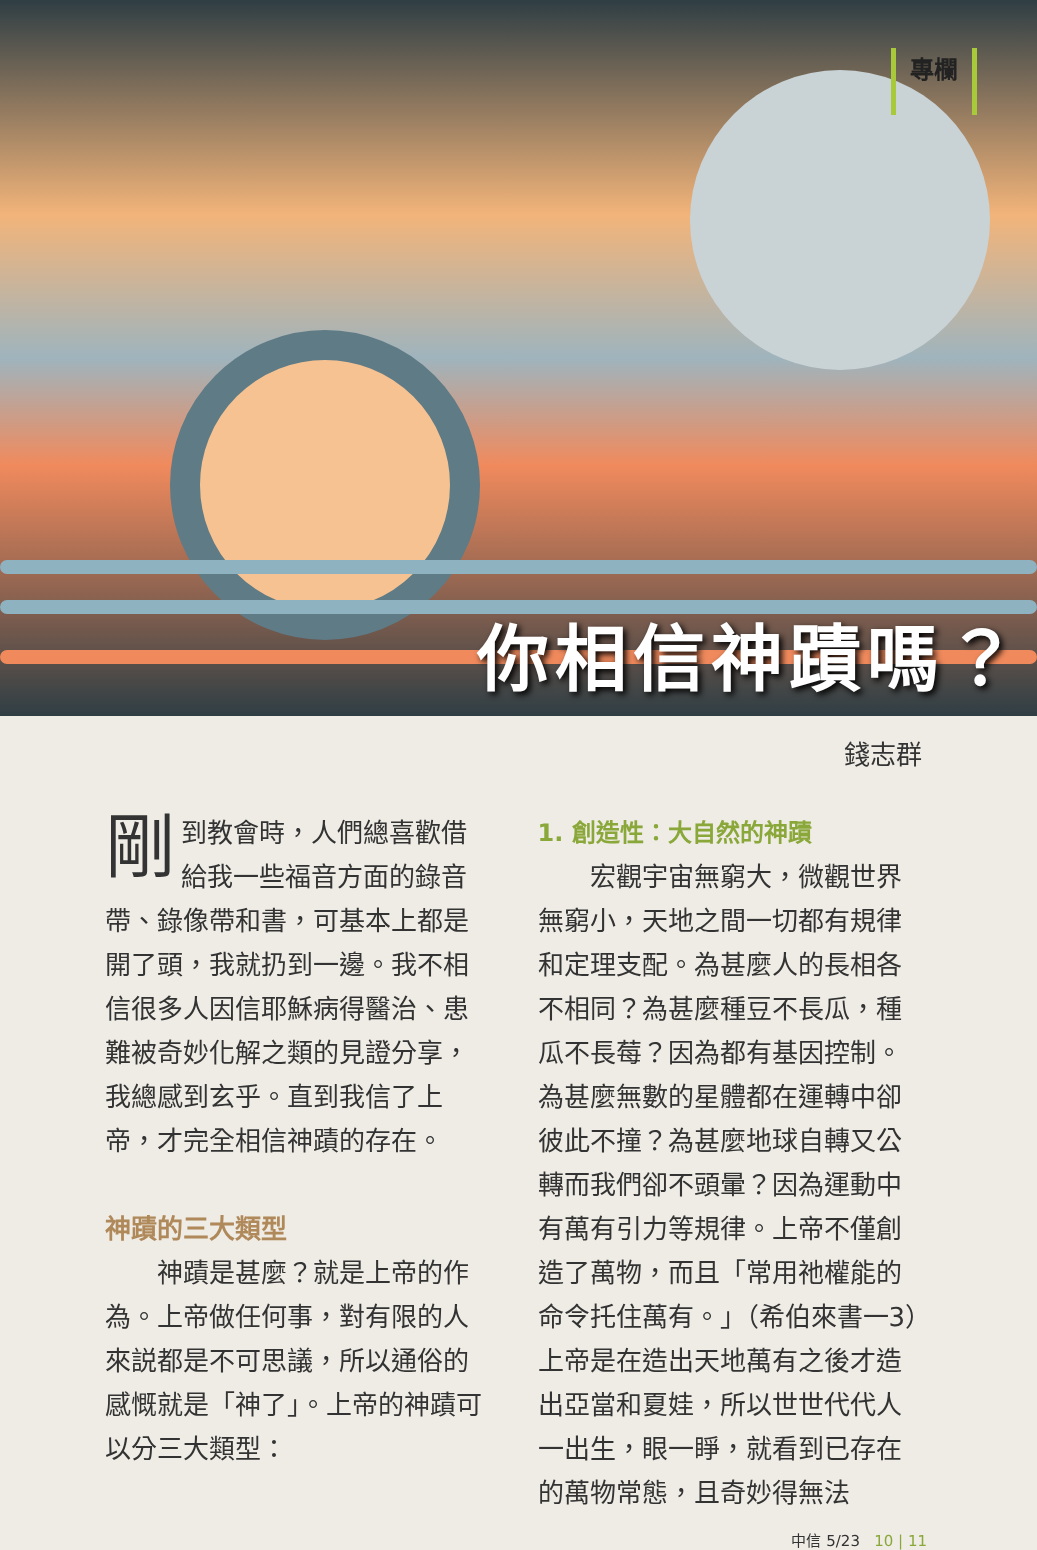專欄
你相信神蹟嗎？
錢志群
剛到教會時，人們總喜歡借給我一些福音方面的錄音帶、錄像帶和書，可基本上都是開了頭，我就扔到一邊。我不相信很多人因信耶穌病得醫治、患難被奇妙化解之類的見證分享，我總感到玄乎。直到我信了上帝，才完全相信神蹟的存在。
神蹟的三大類型
神蹟是甚麼？就是上帝的作為。上帝做任何事，對有限的人來説都是不可思議，所以通俗的感慨就是「神了」。上帝的神蹟可以分三大類型：
1. 創造性：大自然的神蹟
宏觀宇宙無窮大，微觀世界無窮小，天地之間一切都有規律和定理支配。為甚麼人的長相各不相同？為甚麼種豆不長瓜，種瓜不長莓？因為都有基因控制。為甚麼無數的星體都在運轉中卻彼此不撞？為甚麼地球自轉又公轉而我們卻不頭暈？因為運動中有萬有引力等規律。上帝不僅創造了萬物，而且「常用祂權能的命令托住萬有。」（希伯來書一3）上帝是在造出天地萬有之後才造出亞當和夏娃，所以世世代代人一出生，眼一睜，就看到已存在的萬物常態，且奇妙得無法
中信 5/23 10 | 11